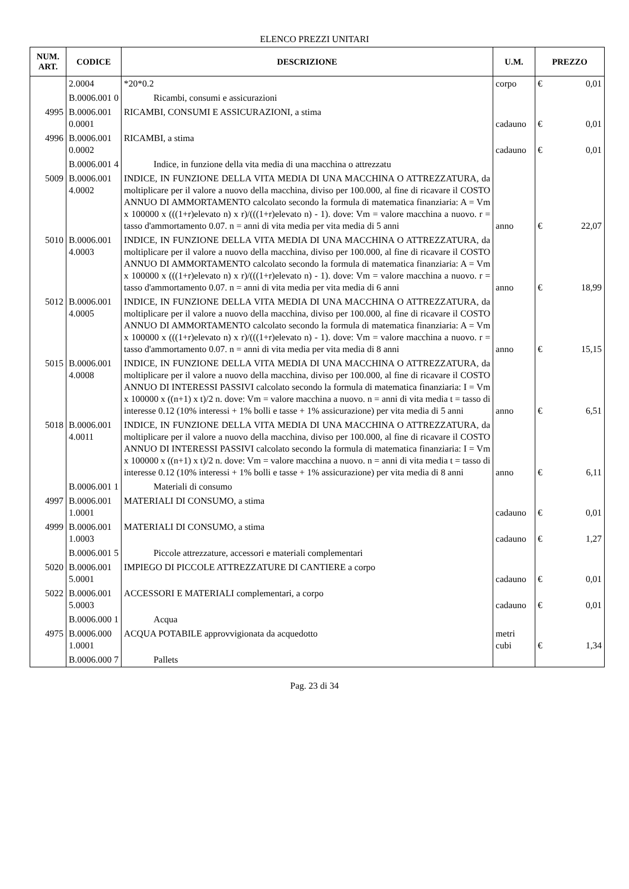ELENCO PREZZI UNITARI
| NUM. ART. | CODICE | DESCRIZIONE | U.M. | PREZZO | |
| --- | --- | --- | --- | --- | --- |
| | 2.0004 | *20*0.2 | corpo | € | 0,01 |
| | B.0006.001 0 | Ricambi, consumi e assicurazioni | | | |
| 4995 | B.0006.001 0.0001 | RICAMBI, CONSUMI E ASSICURAZIONI, a stima | cadauno | € | 0,01 |
| 4996 | B.0006.001 0.0002 | RICAMBI, a stima | cadauno | € | 0,01 |
| | B.0006.001 4 | Indice, in funzione della vita media di una macchina o attrezzatu | | | |
| 5009 | B.0006.001 4.0002 | INDICE, IN FUNZIONE DELLA VITA MEDIA DI UNA MACCHINA O ATTREZZATURA, da moltiplicare per il valore a nuovo della macchina, diviso per 100.000, al fine di ricavare il COSTO ANNUO DI AMMORTAMENTO calcolato secondo la formula di matematica finanziaria: A = Vm x 100000 x (((1+r)elevato n) x r)/(((1+r)elevato n) - 1). dove: Vm = valore macchina a nuovo. r = tasso d'ammortamento 0.07. n = anni di vita media per vita media di 5 anni | anno | € | 22,07 |
| 5010 | B.0006.001 4.0003 | INDICE, IN FUNZIONE DELLA VITA MEDIA DI UNA MACCHINA O ATTREZZATURA, da moltiplicare per il valore a nuovo della macchina, diviso per 100.000, al fine di ricavare il COSTO ANNUO DI AMMORTAMENTO calcolato secondo la formula di matematica finanziaria: A = Vm x 100000 x (((1+r)elevato n) x r)/(((1+r)elevato n) - 1). dove: Vm = valore macchina a nuovo. r = tasso d'ammortamento 0.07. n = anni di vita media per vita media di 6 anni | anno | € | 18,99 |
| 5012 | B.0006.001 4.0005 | INDICE, IN FUNZIONE DELLA VITA MEDIA DI UNA MACCHINA O ATTREZZATURA, da moltiplicare per il valore a nuovo della macchina, diviso per 100.000, al fine di ricavare il COSTO ANNUO DI AMMORTAMENTO calcolato secondo la formula di matematica finanziaria: A = Vm x 100000 x (((1+r)elevato n) x r)/(((1+r)elevato n) - 1). dove: Vm = valore macchina a nuovo. r = tasso d'ammortamento 0.07. n = anni di vita media per vita media di 8 anni | anno | € | 15,15 |
| 5015 | B.0006.001 4.0008 | INDICE, IN FUNZIONE DELLA VITA MEDIA DI UNA MACCHINA O ATTREZZATURA, da moltiplicare per il valore a nuovo della macchina, diviso per 100.000, al fine di ricavare il COSTO ANNUO DI INTERESSI PASSIVI calcolato secondo la formula di matematica finanziaria: I = Vm x 100000 x ((n+1) x t)/2 n. dove: Vm = valore macchina a nuovo. n = anni di vita media t = tasso di interesse 0.12 (10% interessi + 1% bolli e tasse + 1% assicurazione) per vita media di 5 anni | anno | € | 6,51 |
| 5018 | B.0006.001 4.0011 | INDICE, IN FUNZIONE DELLA VITA MEDIA DI UNA MACCHINA O ATTREZZATURA, da moltiplicare per il valore a nuovo della macchina, diviso per 100.000, al fine di ricavare il COSTO ANNUO DI INTERESSI PASSIVI calcolato secondo la formula di matematica finanziaria: I = Vm x 100000 x ((n+1) x t)/2 n. dove: Vm = valore macchina a nuovo. n = anni di vita media t = tasso di interesse 0.12 (10% interessi + 1% bolli e tasse + 1% assicurazione) per vita media di 8 anni | anno | € | 6,11 |
| | B.0006.001 1 | Materiali di consumo | | | |
| 4997 | B.0006.001 1.0001 | MATERIALI DI CONSUMO, a stima | cadauno | € | 0,01 |
| 4999 | B.0006.001 1.0003 | MATERIALI DI CONSUMO, a stima | cadauno | € | 1,27 |
| | B.0006.001 5 | Piccole attrezzature, accessori e materiali complementari | | | |
| 5020 | B.0006.001 5.0001 | IMPIEGO DI PICCOLE ATTREZZATURE DI CANTIERE a corpo | cadauno | € | 0,01 |
| 5022 | B.0006.001 5.0003 | ACCESSORI E MATERIALI complementari, a corpo | cadauno | € | 0,01 |
| | B.0006.000 1 | Acqua | | | |
| 4975 | B.0006.000 1.0001 | ACQUA POTABILE approvvigionata da acquedotto | metri cubi | € | 1,34 |
| | B.0006.000 7 | Pallets | | | |
Pag. 23 di 34